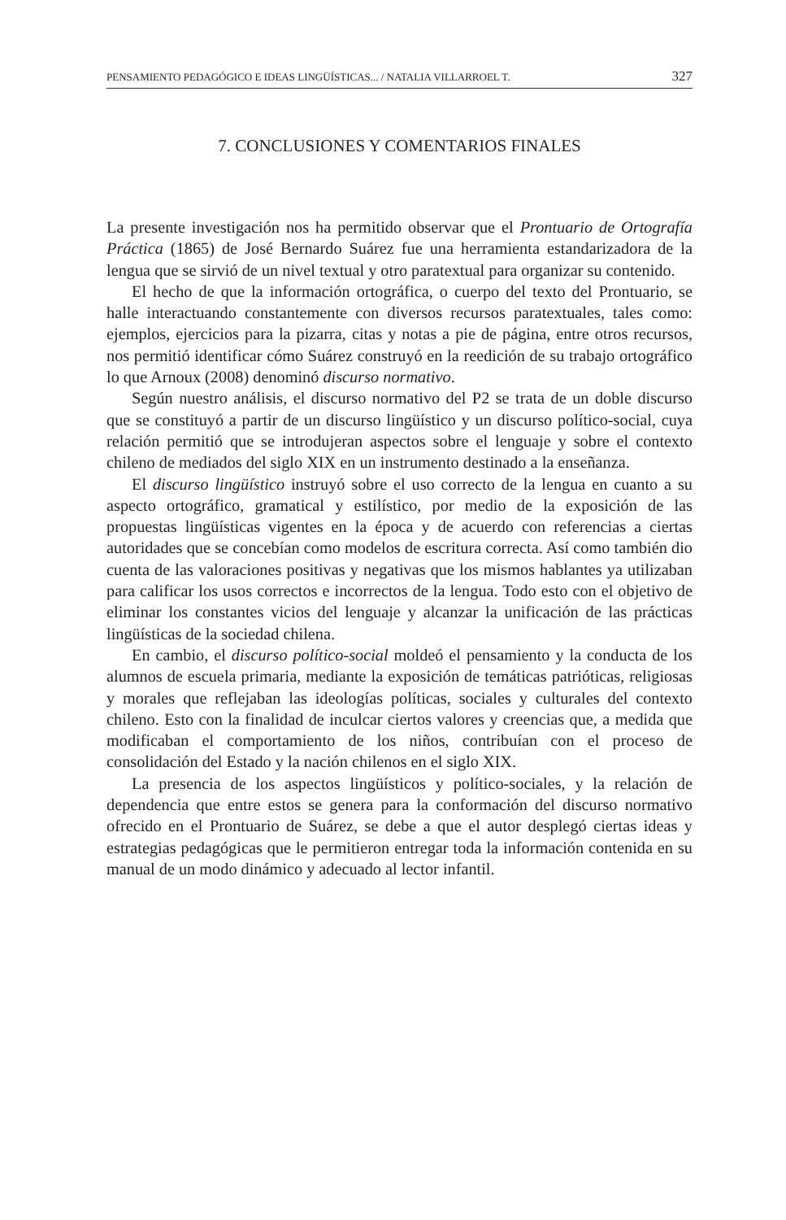PENSAMIENTO PEDAGÓGICO E IDEAS LINGÜÍSTICAS... / NATALIA VILLARROEL T. 327
7. CONCLUSIONES Y COMENTARIOS FINALES
La presente investigación nos ha permitido observar que el Prontuario de Ortografía Práctica (1865) de José Bernardo Suárez fue una herramienta estandarizadora de la lengua que se sirvió de un nivel textual y otro paratextual para organizar su contenido.
El hecho de que la información ortográfica, o cuerpo del texto del Prontuario, se halle interactuando constantemente con diversos recursos paratextuales, tales como: ejemplos, ejercicios para la pizarra, citas y notas a pie de página, entre otros recursos, nos permitió identificar cómo Suárez construyó en la reedición de su trabajo ortográfico lo que Arnoux (2008) denominó discurso normativo.
Según nuestro análisis, el discurso normativo del P2 se trata de un doble discurso que se constituyó a partir de un discurso lingüístico y un discurso político-social, cuya relación permitió que se introdujeran aspectos sobre el lenguaje y sobre el contexto chileno de mediados del siglo XIX en un instrumento destinado a la enseñanza.
El discurso lingüístico instruyó sobre el uso correcto de la lengua en cuanto a su aspecto ortográfico, gramatical y estilístico, por medio de la exposición de las propuestas lingüísticas vigentes en la época y de acuerdo con referencias a ciertas autoridades que se concebían como modelos de escritura correcta. Así como también dio cuenta de las valoraciones positivas y negativas que los mismos hablantes ya utilizaban para calificar los usos correctos e incorrectos de la lengua. Todo esto con el objetivo de eliminar los constantes vicios del lenguaje y alcanzar la unificación de las prácticas lingüísticas de la sociedad chilena.
En cambio, el discurso político-social moldeó el pensamiento y la conducta de los alumnos de escuela primaria, mediante la exposición de temáticas patrióticas, religiosas y morales que reflejaban las ideologías políticas, sociales y culturales del contexto chileno. Esto con la finalidad de inculcar ciertos valores y creencias que, a medida que modificaban el comportamiento de los niños, contribuían con el proceso de consolidación del Estado y la nación chilenos en el siglo XIX.
La presencia de los aspectos lingüísticos y político-sociales, y la relación de dependencia que entre estos se genera para la conformación del discurso normativo ofrecido en el Prontuario de Suárez, se debe a que el autor desplegó ciertas ideas y estrategias pedagógicas que le permitieron entregar toda la información contenida en su manual de un modo dinámico y adecuado al lector infantil.